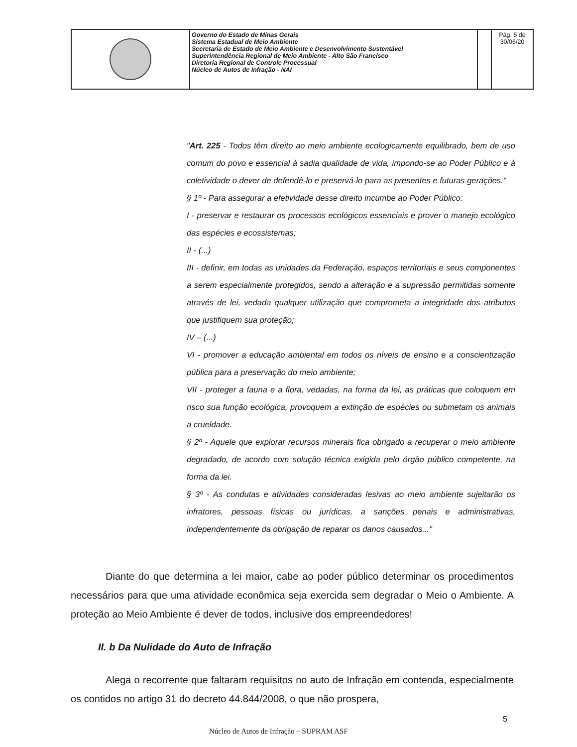| | Governo do Estado de Minas Gerais Sistema Estadual de Meio Ambiente Secretaria de Estado de Meio Ambiente e Desenvolvimento Sustentável Superintendência Regional de Meio Ambiente - Alto São Francisco Diretoria Regional de Controle Processual Núcleo de Autos de Infração - NAI | | Pág. 5 de 30/06/20 |
"Art. 225 - Todos têm direito ao meio ambiente ecologicamente equilibrado, bem de uso comum do povo e essencial à sadia qualidade de vida, impondo-se ao Poder Público e à coletividade o dever de defendê-lo e preservá-lo para as presentes e futuras gerações."
§ 1º - Para assegurar a efetividade desse direito incumbe ao Poder Público:
I - preservar e restaurar os processos ecológicos essenciais e prover o manejo ecológico das espécies e ecossistemas;
II - (...)
III - definir, em todas as unidades da Federação, espaços territoriais e seus componentes a serem especialmente protegidos, sendo a alteração e a supressão permitidas somente através de lei, vedada qualquer utilização que comprometa a integridade dos atributos que justifiquem sua proteção;
IV – (...)
VI - promover a educação ambiental em todos os níveis de ensino e a conscientização pública para a preservação do meio ambiente;
VII - proteger a fauna e a flora, vedadas, na forma da lei, as práticas que coloquem em risco sua função ecológica, provoquem a extinção de espécies ou submetam os animais a crueldade.
§ 2º - Aquele que explorar recursos minerais fica obrigado a recuperar o meio ambiente degradado, de acordo com solução técnica exigida pelo órgão público competente, na forma da lei.
§ 3º - As condutas e atividades consideradas lesivas ao meio ambiente sujeitarão os infratores, pessoas físicas ou jurídicas, a sanções penais e administrativas, independentemente da obrigação de reparar os danos causados..."
Diante do que determina a lei maior, cabe ao poder público determinar os procedimentos necessários para que uma atividade econômica seja exercida sem degradar o Meio o Ambiente. A proteção ao Meio Ambiente é dever de todos, inclusive dos empreendedores!
II. b Da Nulidade do Auto de Infração
Alega o recorrente que faltaram requisitos no auto de Infração em contenda, especialmente os contidos no artigo 31 do decreto 44.844/2008, o que não prospera,
5
Núcleo de Autos de Infração – SUPRAM ASF